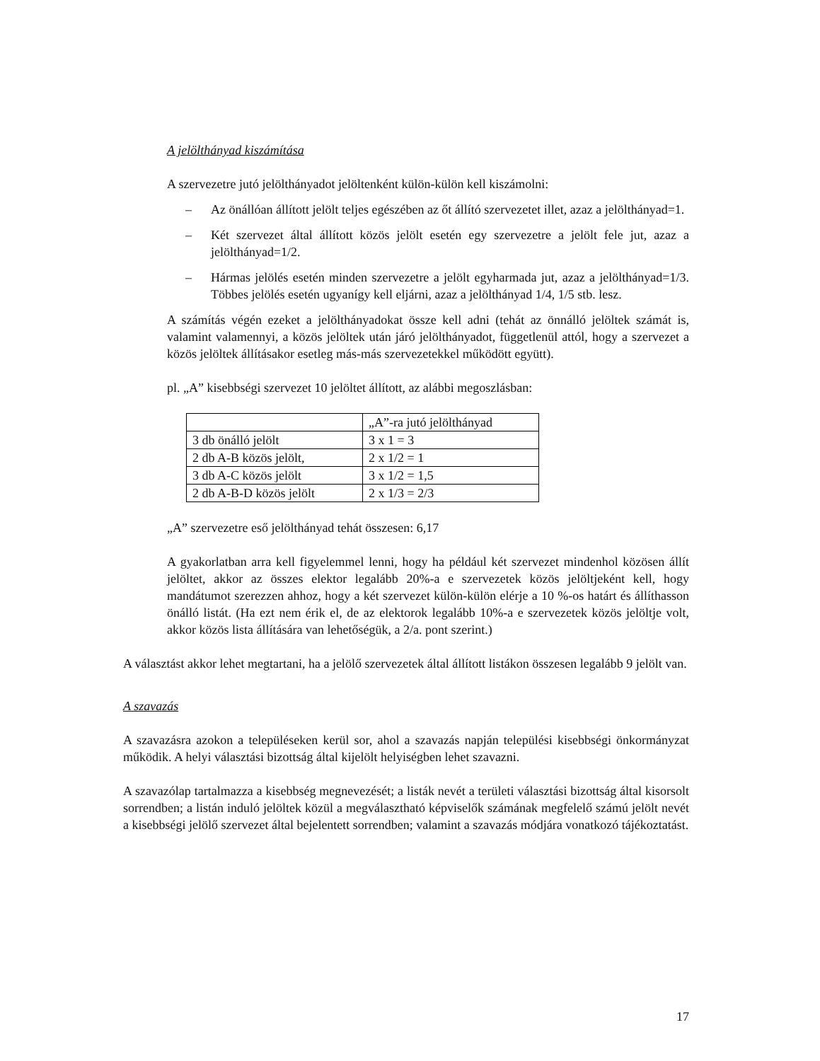A jelölthányad kiszámítása
A szervezetre jutó jelölthányadot jelöltenként külön-külön kell kiszámolni:
– Az önállóan állított jelölt teljes egészében az őt állító szervezetet illet, azaz a jelölthányad=1.
– Két szervezet által állított közös jelölt esetén egy szervezetre a jelölt fele jut, azaz a jelölthányad=1/2.
– Hármas jelölés esetén minden szervezetre a jelölt egyharmada jut, azaz a jelölthányad=1/3. Többes jelölés esetén ugyanígy kell eljárni, azaz a jelölthányad 1/4, 1/5 stb. lesz.
A számítás végén ezeket a jelölthányadokat össze kell adni (tehát az önnálló jelöltek számát is, valamint valamennyi, a közös jelöltek után járó jelölthányadot, függetlenül attól, hogy a szervezet a közös jelöltek állításakor esetleg más-más szervezetekkel működött együtt).
pl. „A” kisebbségi szervezet 10 jelöltet állított, az alábbi megoszlásban:
| | „A”-ra jutó jelölthányad |
| 3 db önálló jelölt | 3 x 1 = 3 |
| 2 db A-B közös jelölt, | 2 x 1/2 = 1 |
| 3 db A-C közös jelölt | 3 x 1/2 = 1,5 |
| 2 db A-B-D közös jelölt | 2 x 1/3 = 2/3 |
„A” szervezetre eső jelölthányad tehát összesen: 6,17
A gyakorlatban arra kell figyelemmel lenni, hogy ha például két szervezet mindenhol közösen állít jelöltet, akkor az összes elektor legalább 20%-a e szervezetek közös jelöltjeként kell, hogy mandátumot szerezzen ahhoz, hogy a két szervezet külön-külön elérje a 10 %-os határt és állíthasson önálló listát. (Ha ezt nem érik el, de az elektorok legalább 10%-a e szervezetek közös jelöltje volt, akkor közös lista állítására van lehetőségük, a 2/a. pont szerint.)
A választást akkor lehet megtartani, ha a jelölő szervezetek által állított listákon összesen legalább 9 jelölt van.
A szavazás
A szavazásra azokon a településeken kerül sor, ahol a szavazás napján települési kisebbségi önkormányzat működik. A helyi választási bizottság által kijelölt helyiségben lehet szavazni.
A szavazólap tartalmazza a kisebbség megnevezését; a listák nevét a területi választási bizottság által kisorsolt sorrendben; a listán induló jelöltek közül a megválasztható képviselők számának megfelelő számú jelölt nevét a kisebbségi jelölő szervezet által bejelentett sorrendben; valamint a szavazás módjára vonatkozó tájékoztatást.
17